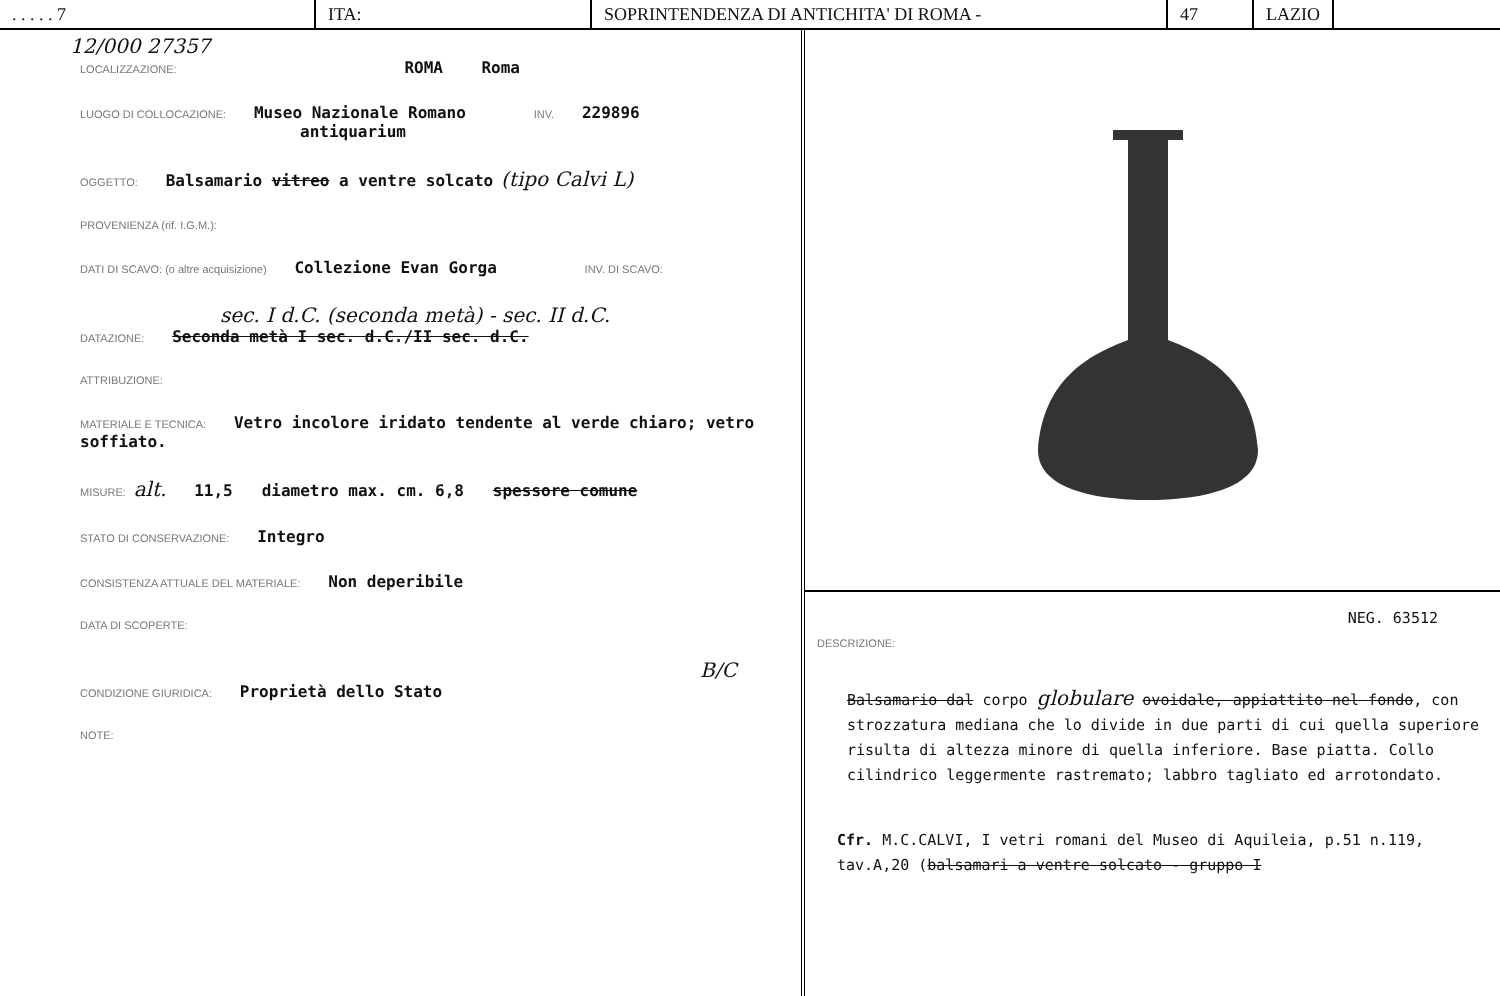. . . . . 7 ITA: SOPRINTENDENZA DI ANTICHITA' DI ROMA - 47 LAZIO
12/000 27357
LOCALIZZAZIONE: ROMA Roma
LUOGO DI COLLOCAZIONE: Museo Nazionale Romano INV. 229896
antiquarium
OGGETTO: Balsamario vitreo a ventre solcato (tipo Calvi L)
PROVENIENZA (rif. I.G.M.):
DATI DI SCAVO: (o altre acquisizione) Collezione Evan Gorga INV. DI SCAVO:
sec. I d.C. (seconda metà) - sec. II d.C.
DATAZIONE: Seconda metà I sec. d.C./II sec. d.C.
ATTRIBUZIONE:
MATERIALE E TECNICA: Vetro incolore iridato tendente al verde chiaro; vetro soffiato.
MISURE: alt. 11,5 diametro max. cm. 6,8 spessore comune
STATO DI CONSERVAZIONE: Integro
CONSISTENZA ATTUALE DEL MATERIALE: Non deperibile
DATA DI SCOPERTE:
B/C
CONDIZIONE GIURIDICA: Proprietà dello Stato
NOTE:
NEG. 63512
DESCRIZIONE:
Balsamario dal corpo globulare ovoidale, appiattito nel fondo, con strozzatura mediana che lo divide in due parti di cui quella superiore risulta di altezza minore di quella inferiore. Base piatta. Collo cilindrico leggermente rastremato; labbro tagliato ed arrotondato.
Cfr. M.C.CALVI, I vetri romani del Museo di Aquileia, p.51 n.119, tav.A,20 (balsamari a ventre solcato - gruppo I